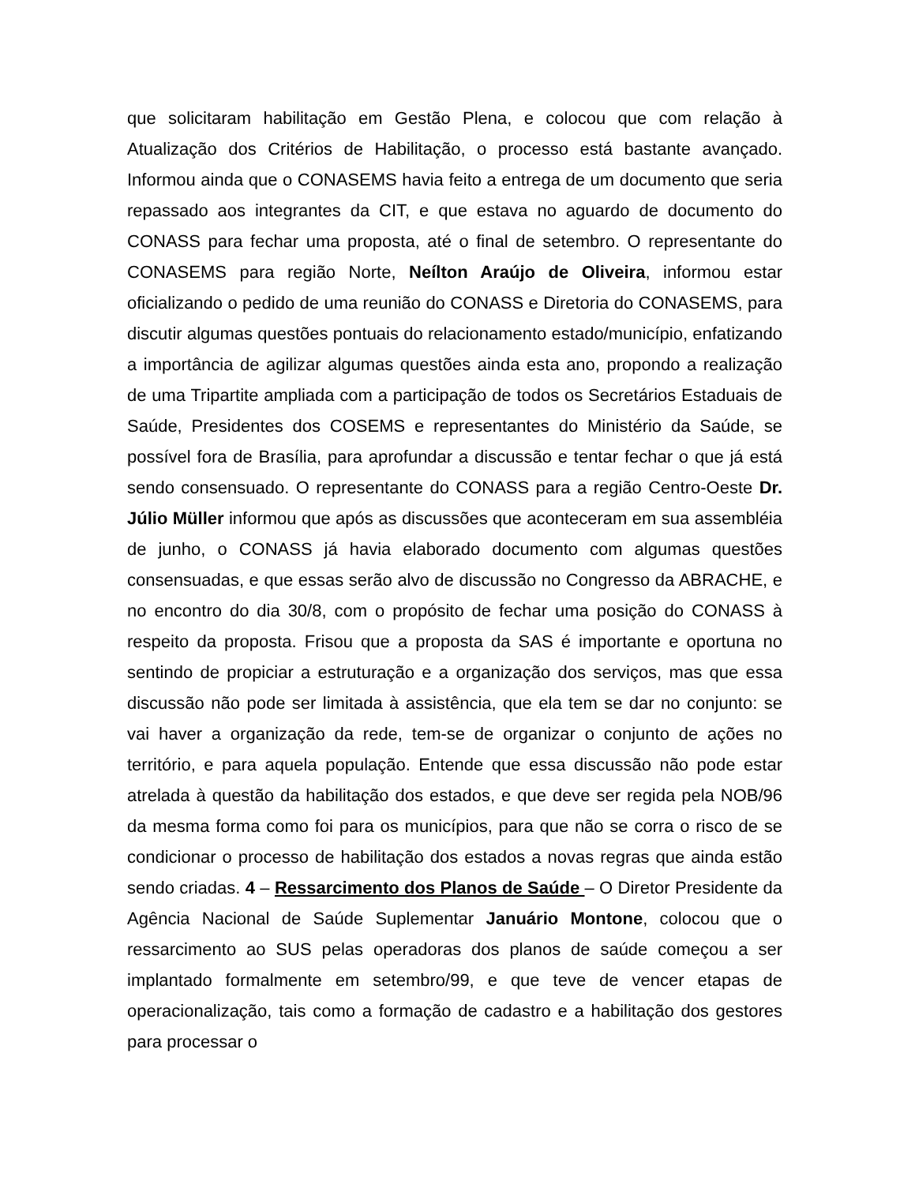que solicitaram habilitação em Gestão Plena, e colocou que com relação à Atualização dos Critérios de Habilitação, o processo está bastante avançado. Informou ainda que o CONASEMS havia feito a entrega de um documento que seria repassado aos integrantes da CIT, e que estava no aguardo de documento do CONASS para fechar uma proposta, até o final de setembro. O representante do CONASEMS para região Norte, Neílton Araújo de Oliveira, informou estar oficializando o pedido de uma reunião do CONASS e Diretoria do CONASEMS, para discutir algumas questões pontuais do relacionamento estado/município, enfatizando a importância de agilizar algumas questões ainda esta ano, propondo a realização de uma Tripartite ampliada com a participação de todos os Secretários Estaduais de Saúde, Presidentes dos COSEMS e representantes do Ministério da Saúde, se possível fora de Brasília, para aprofundar a discussão e tentar fechar o que já está sendo consensuado. O representante do CONASS para a região Centro-Oeste Dr. Júlio Müller informou que após as discussões que aconteceram em sua assembléia de junho, o CONASS já havia elaborado documento com algumas questões consensuadas, e que essas serão alvo de discussão no Congresso da ABRACHE, e no encontro do dia 30/8, com o propósito de fechar uma posição do CONASS à respeito da proposta. Frisou que a proposta da SAS é importante e oportuna no sentindo de propiciar a estruturação e a organização dos serviços, mas que essa discussão não pode ser limitada à assistência, que ela tem se dar no conjunto: se vai haver a organização da rede, tem-se de organizar o conjunto de ações no território, e para aquela população. Entende que essa discussão não pode estar atrelada à questão da habilitação dos estados, e que deve ser regida pela NOB/96 da mesma forma como foi para os municípios, para que não se corra o risco de se condicionar o processo de habilitação dos estados a novas regras que ainda estão sendo criadas. 4 – Ressarcimento dos Planos de Saúde – O Diretor Presidente da Agência Nacional de Saúde Suplementar Januário Montone, colocou que o ressarcimento ao SUS pelas operadoras dos planos de saúde começou a ser implantado formalmente em setembro/99, e que teve de vencer etapas de operacionalização, tais como a formação de cadastro e a habilitação dos gestores para processar o